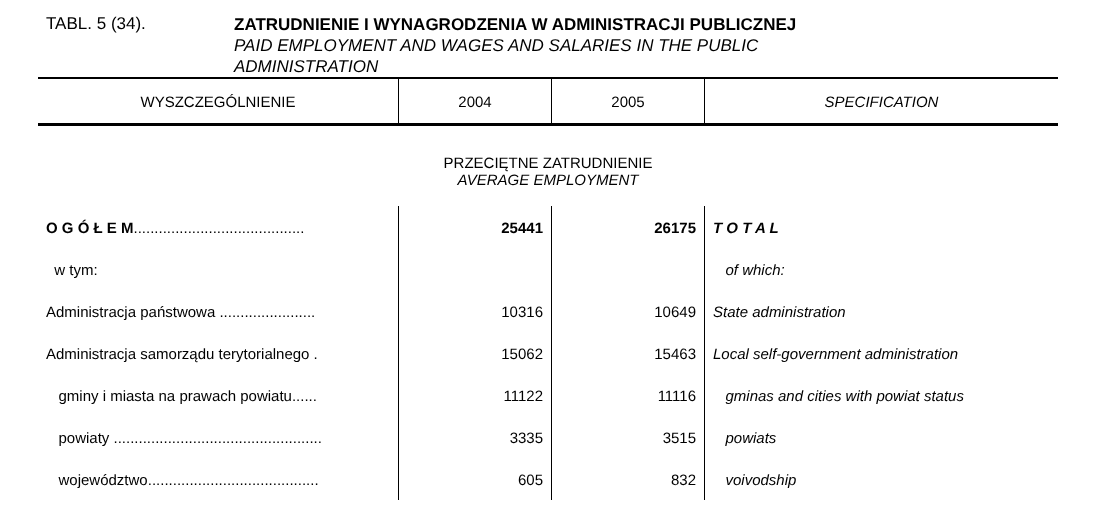TABL. 5 (34).
ZATRUDNIENIE I WYNAGRODZENIA W ADMINISTRACJI PUBLICZNEJ
PAID EMPLOYMENT AND WAGES AND SALARIES IN THE PUBLIC
ADMINISTRATION
| WYSZCZEGÓLNIENIE | 2004 | 2005 | SPECIFICATION |
| --- | --- | --- | --- |
| PRZECIĘTNE ZATRUDNIENIE AVERAGE EMPLOYMENT | | | |
| O G Ó Ł E M ......................................... | 25441 | 26175 | T O T A L |
| w tym: | | | of which: |
| Administracja państwowa ....................... | 10316 | 10649 | State administration |
| Administracja samorządu terytorialnego . | 15062 | 15463 | Local self-government administration |
| gminy i miasta na prawach powiatu...... | 11122 | 11116 | gminas and cities with powiat status |
| powiaty .................................................. | 3335 | 3515 | powiats |
| województwo......................................... | 605 | 832 | voivodship |